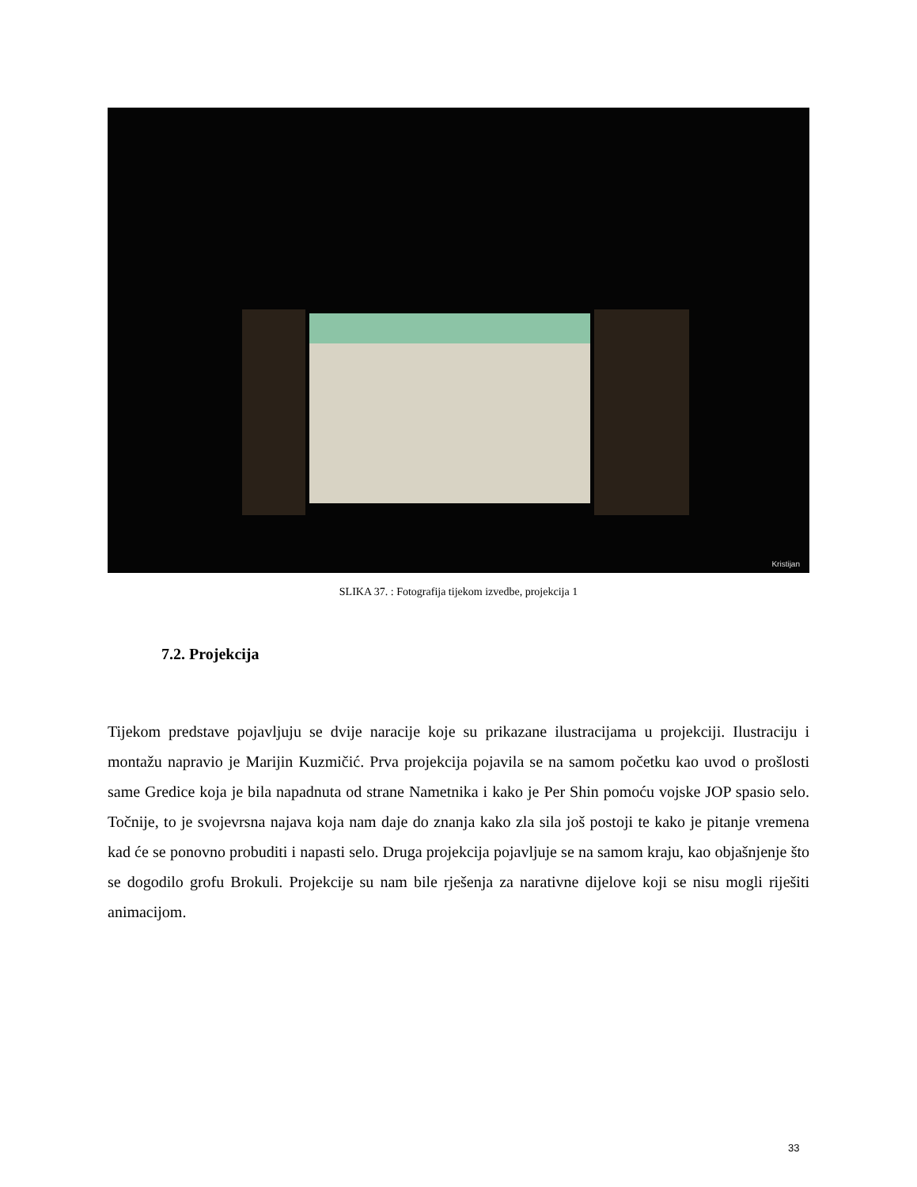Kristijan
SLIKA 37. : Fotografija tijekom izvedbe, projekcija 1
7.2. Projekcija
Tijekom predstave pojavljuju se dvije naracije koje su prikazane ilustracijama u projekciji. Ilustraciju i montažu napravio je Marijin Kuzmičić. Prva projekcija pojavila se na samom početku kao uvod o prošlosti same Gredice koja je bila napadnuta od strane Nametnika i kako je Per Shin pomoću vojske JOP spasio selo. Točnije, to je svojevrsna najava koja nam daje do znanja kako zla sila još postoji te kako je pitanje vremena kad će se ponovno probuditi i napasti selo. Druga projekcija pojavljuje se na samom kraju, kao objašnjenje što se dogodilo grofu Brokuli. Projekcije su nam bile rješenja za narativne dijelove koji se nisu mogli riješiti animacijom.
33